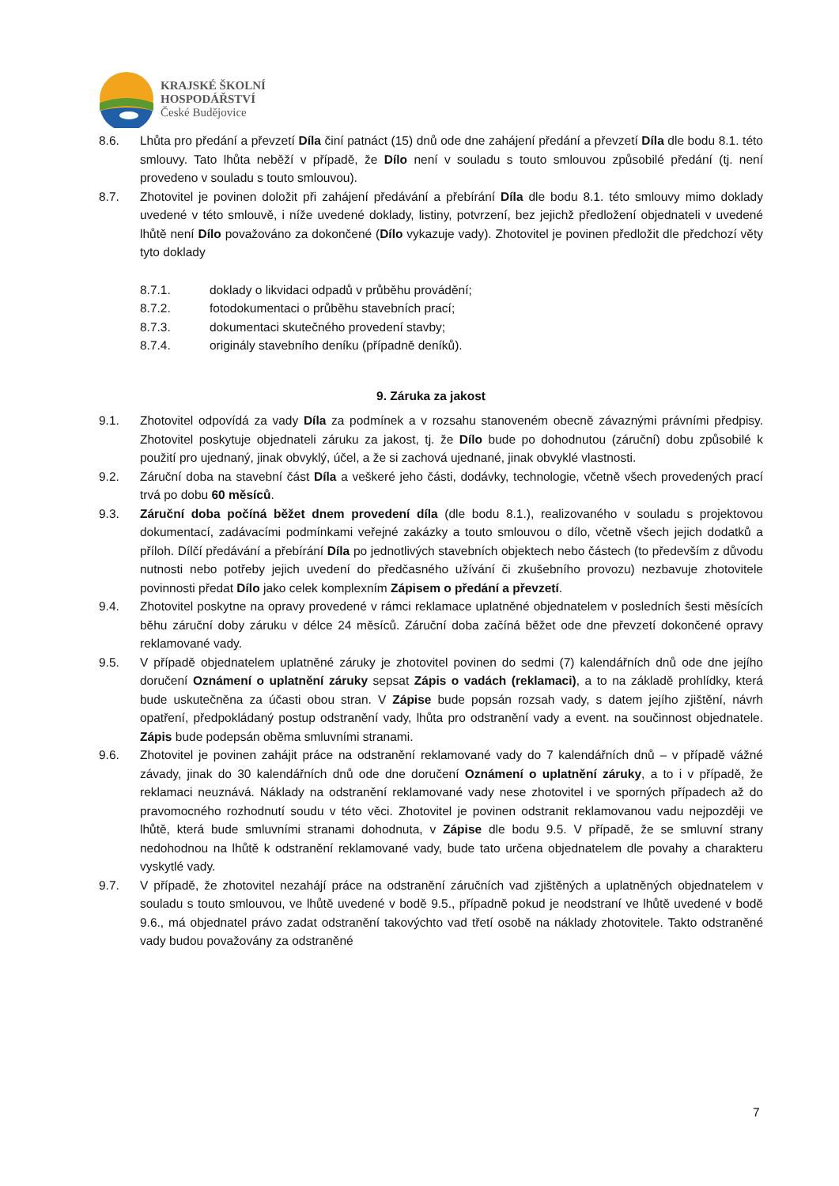KRAJSKÉ ŠKOLNÍ
HOSPODÁŘSTVÍ
České Budějovice
8.6. Lhůta pro předání a převzetí Díla činí patnáct (15) dnů ode dne zahájení předání a převzetí Díla dle bodu 8.1. této smlouvy. Tato lhůta neběží v případě, že Dílo není v souladu s touto smlouvou způsobilé předání (tj. není provedeno v souladu s touto smlouvou).
8.7. Zhotovitel je povinen doložit při zahájení předávání a přebírání Díla dle bodu 8.1. této smlouvy mimo doklady uvedené v této smlouvě, i níže uvedené doklady, listiny, potvrzení, bez jejichž předložení objednateli v uvedené lhůtě není Dílo považováno za dokončené (Dílo vykazuje vady). Zhotovitel je povinen předložit dle předchozí věty tyto doklady
8.7.1. doklady o likvidaci odpadů v průběhu provádění;
8.7.2. fotodokumentaci o průběhu stavebních prací;
8.7.3. dokumentaci skutečného provedení stavby;
8.7.4. originály stavebního deníku (případně deníků).
9. Záruka za jakost
9.1. Zhotovitel odpovídá za vady Díla za podmínek a v rozsahu stanoveném obecně závaznými právními předpisy. Zhotovitel poskytuje objednateli záruku za jakost, tj. že Dílo bude po dohodnutou (záruční) dobu způsobilé k použití pro ujednaný, jinak obvyklý, účel, a že si zachová ujednané, jinak obvyklé vlastnosti.
9.2. Záruční doba na stavební část Díla a veškeré jeho části, dodávky, technologie, včetně všech provedených prací trvá po dobu 60 měsíců.
9.3. Záruční doba počíná běžet dnem provedení díla (dle bodu 8.1.), realizovaného v souladu s projektovou dokumentací, zadávacími podmínkami veřejné zakázky a touto smlouvou o dílo, včetně všech jejich dodatků a příloh. Dílčí předávání a přebírání Díla po jednotlivých stavebních objektech nebo částech (to především z důvodu nutnosti nebo potřeby jejich uvedení do předčasného užívání či zkušebního provozu) nezbavuje zhotovitele povinnosti předat Dílo jako celek komplexním Zápisem o předání a převzetí.
9.4. Zhotovitel poskytne na opravy provedené v rámci reklamace uplatněné objednatelem v posledních šesti měsících běhu záruční doby záruku v délce 24 měsíců. Záruční doba začíná běžet ode dne převzetí dokončené opravy reklamované vady.
9.5. V případě objednatelem uplatněné záruky je zhotovitel povinen do sedmi (7) kalendářních dnů ode dne jejího doručení Oznámení o uplatnění záruky sepsat Zápis o vadách (reklamaci), a to na základě prohlídky, která bude uskutečněna za účasti obou stran. V Zápise bude popsán rozsah vady, s datem jejího zjištění, návrh opatření, předpokládaný postup odstranění vady, lhůta pro odstranění vady a event. na součinnost objednatele. Zápis bude podepsán oběma smluvními stranami.
9.6. Zhotovitel je povinen zahájit práce na odstranění reklamované vady do 7 kalendářních dnů – v případě vážné závady, jinak do 30 kalendářních dnů ode dne doručení Oznámení o uplatnění záruky, a to i v případě, že reklamaci neuznává. Náklady na odstranění reklamované vady nese zhotovitel i ve sporných případech až do pravomocného rozhodnutí soudu v této věci. Zhotovitel je povinen odstranit reklamovanou vadu nejpozději ve lhůtě, která bude smluvními stranami dohodnuta, v Zápise dle bodu 9.5. V případě, že se smluvní strany nedohodnou na lhůtě k odstranění reklamované vady, bude tato určena objednatelem dle povahy a charakteru vyskytlé vady.
9.7. V případě, že zhotovitel nezahájí práce na odstranění záručních vad zjištěných a uplatněných objednatelem v souladu s touto smlouvou, ve lhůtě uvedené v bodě 9.5., případně pokud je neodstraní ve lhůtě uvedené v bodě 9.6., má objednatel právo zadat odstranění takovýchto vad třetí osobě na náklady zhotovitele. Takto odstraněné vady budou považovány za odstraněné
7